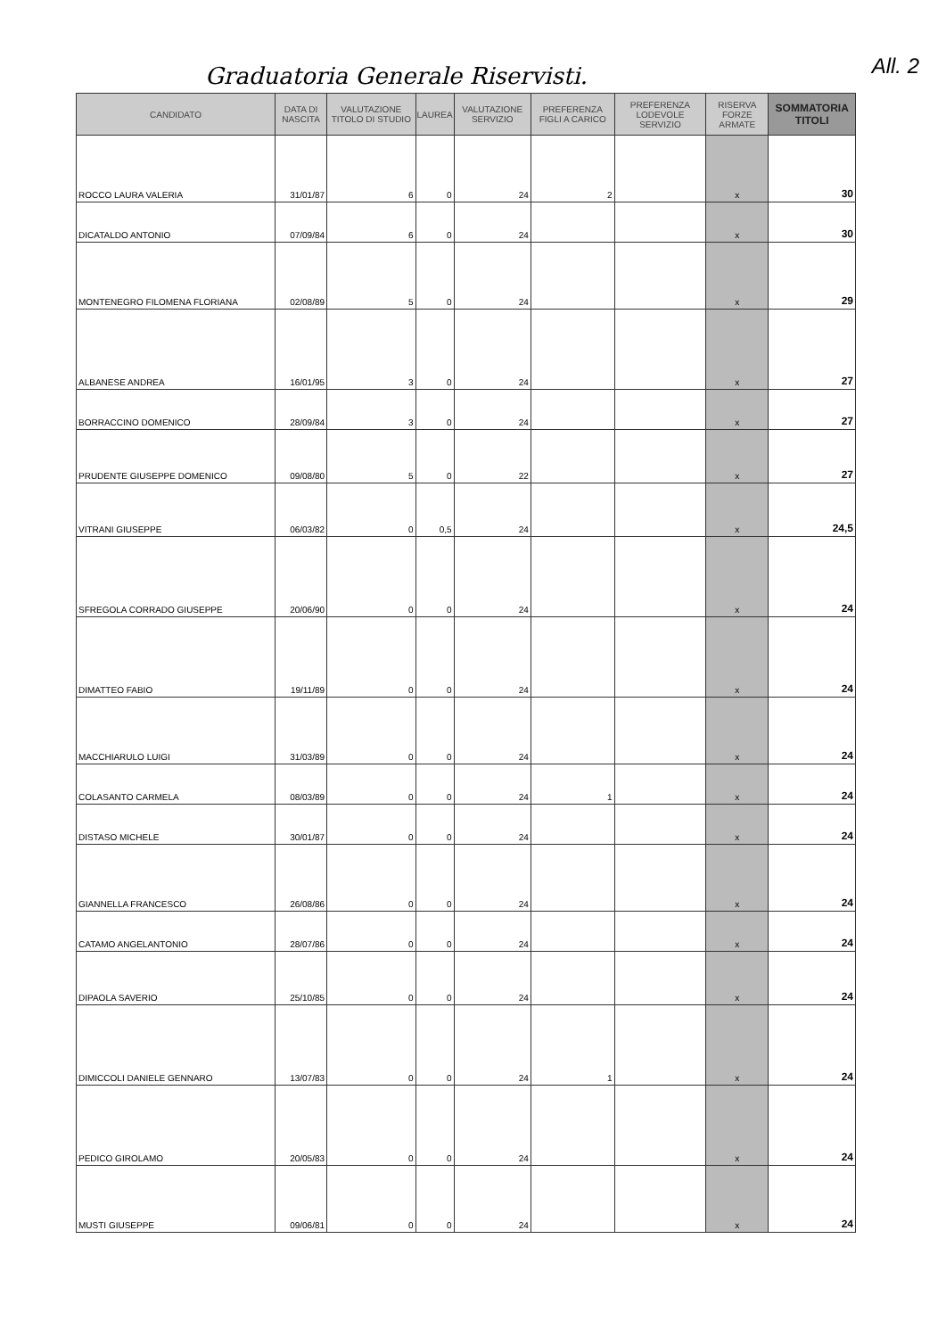Graduatoria Generale Riservisti.
All. 2
| CANDIDATO | DATA DI NASCITA | VALUTAZIONE TITOLO DI STUDIO | LAUREA | VALUTAZIONE SERVIZIO | PREFERENZA FIGLI A CARICO | PREFERENZA LODEVOLE SERVIZIO | RISERVA FORZE ARMATE | SOMMATORIA TITOLI |
| --- | --- | --- | --- | --- | --- | --- | --- | --- |
| ROCCO LAURA VALERIA | 31/01/87 | 6 | 0 | 24 | 2 | | x | 30 |
| DICATALDO ANTONIO | 07/09/84 | 6 | 0 | 24 | | | x | 30 |
| MONTENEGRO FILOMENA FLORIANA | 02/08/89 | 5 | 0 | 24 | | | x | 29 |
| ALBANESE ANDREA | 16/01/95 | 3 | 0 | 24 | | | x | 27 |
| BORRACCINO DOMENICO | 28/09/84 | 3 | 0 | 24 | | | x | 27 |
| PRUDENTE GIUSEPPE DOMENICO | 09/08/80 | 5 | 0 | 22 | | | x | 27 |
| VITRANI GIUSEPPE | 06/03/82 | 0 | 0,5 | 24 | | | x | 24,5 |
| SFREGOLA CORRADO GIUSEPPE | 20/06/90 | 0 | 0 | 24 | | | x | 24 |
| DIMATTEO FABIO | 19/11/89 | 0 | 0 | 24 | | | x | 24 |
| MACCHIARULO LUIGI | 31/03/89 | 0 | 0 | 24 | | | x | 24 |
| COLASANTO CARMELA | 08/03/89 | 0 | 0 | 24 | 1 | | x | 24 |
| DISTASO MICHELE | 30/01/87 | 0 | 0 | 24 | | | x | 24 |
| GIANNELLA FRANCESCO | 26/08/86 | 0 | 0 | 24 | | | x | 24 |
| CATAMO ANGELANTONIO | 28/07/86 | 0 | 0 | 24 | | | x | 24 |
| DIPAOLA SAVERIO | 25/10/85 | 0 | 0 | 24 | | | x | 24 |
| DIMICCOLI DANIELE GENNARO | 13/07/83 | 0 | 0 | 24 | 1 | | x | 24 |
| PEDICO GIROLAMO | 20/05/83 | 0 | 0 | 24 | | | x | 24 |
| MUSTI GIUSEPPE | 09/06/81 | 0 | 0 | 24 | | | x | 24 |